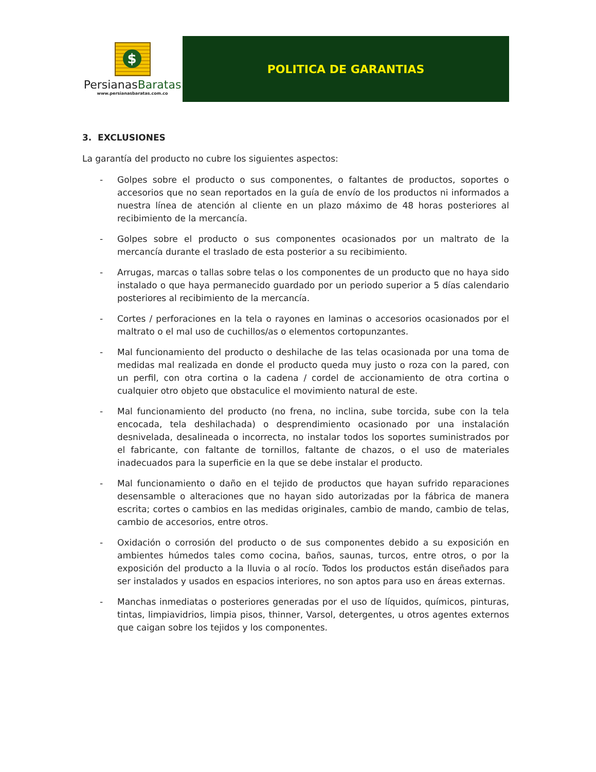$
PersianasBaratas
www.persianasbaratas.com.co
POLITICA DE GARANTIAS
3. EXCLUSIONES
La garantía del producto no cubre los siguientes aspectos:
- Golpes sobre el producto o sus componentes, o faltantes de productos, soportes o accesorios que no sean reportados en la guía de envío de los productos ni informados a nuestra línea de atención al cliente en un plazo máximo de 48 horas posteriores al recibimiento de la mercancía.
- Golpes sobre el producto o sus componentes ocasionados por un maltrato de la mercancía durante el traslado de esta posterior a su recibimiento.
- Arrugas, marcas o tallas sobre telas o los componentes de un producto que no haya sido instalado o que haya permanecido guardado por un periodo superior a 5 días calendario posteriores al recibimiento de la mercancía.
- Cortes / perforaciones en la tela o rayones en laminas o accesorios ocasionados por el maltrato o el mal uso de cuchillos/as o elementos cortopunzantes.
- Mal funcionamiento del producto o deshilache de las telas ocasionada por una toma de medidas mal realizada en donde el producto queda muy justo o roza con la pared, con un perfil, con otra cortina o la cadena / cordel de accionamiento de otra cortina o cualquier otro objeto que obstaculice el movimiento natural de este.
- Mal funcionamiento del producto (no frena, no inclina, sube torcida, sube con la tela encocada, tela deshilachada) o desprendimiento ocasionado por una instalación desnivelada, desalineada o incorrecta, no instalar todos los soportes suministrados por el fabricante, con faltante de tornillos, faltante de chazos, o el uso de materiales inadecuados para la superficie en la que se debe instalar el producto.
- Mal funcionamiento o daño en el tejido de productos que hayan sufrido reparaciones desensamble o alteraciones que no hayan sido autorizadas por la fábrica de manera escrita; cortes o cambios en las medidas originales, cambio de mando, cambio de telas, cambio de accesorios, entre otros.
- Oxidación o corrosión del producto o de sus componentes debido a su exposición en ambientes húmedos tales como cocina, baños, saunas, turcos, entre otros, o por la exposición del producto a la lluvia o al rocío. Todos los productos están diseñados para ser instalados y usados en espacios interiores, no son aptos para uso en áreas externas.
- Manchas inmediatas o posteriores generadas por el uso de líquidos, químicos, pinturas, tintas, limpiavidrios, limpia pisos, thinner, Varsol, detergentes, u otros agentes externos que caigan sobre los tejidos y los componentes.